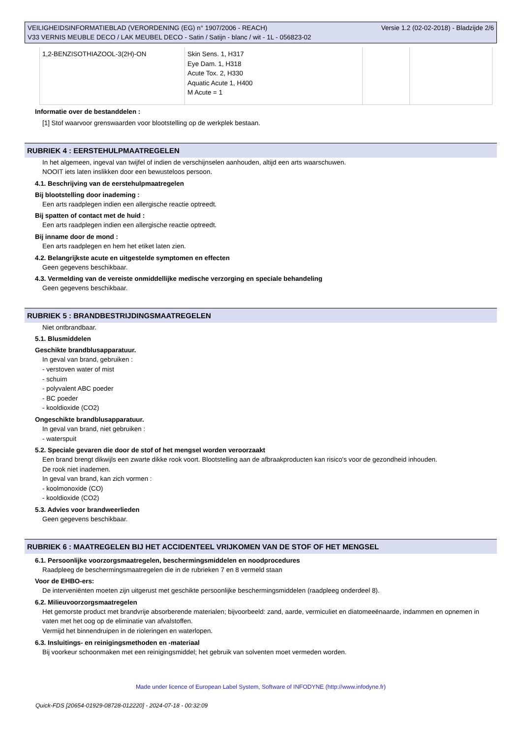VEILIGHEIDSINFORMATIEBLAD (VERORDENING (EG) n° 1907/2006 - REACH)
V33 VERNIS MEUBLE DECO / LAK MEUBEL DECO - Satin / Satijn - blanc / wit - 1L - 056823-02
Versie 1.2 (02-02-2018) - Bladzijde 2/6
| 1,2-BENZISOTHIAZOOL-3(2H)-ON | Skin Sens. 1, H317 Eye Dam. 1, H318 Acute Tox. 2, H330 Aquatic Acute 1, H400 M Acute = 1 | | |
Informatie over de bestanddelen :
[1] Stof waarvoor grenswaarden voor blootstelling op de werkplek bestaan.
RUBRIEK 4 : EERSTEHULPMAATREGELEN
In het algemeen, ingeval van twijfel of indien de verschijnselen aanhouden, altijd een arts waarschuwen.
NOOIT iets laten inslikken door een bewusteloos persoon.
4.1. Beschrijving van de eerstehulpmaatregelen
Bij blootstelling door inademing :
Een arts raadplegen indien een allergische reactie optreedt.
Bij spatten of contact met de huid :
Een arts raadplegen indien een allergische reactie optreedt.
Bij inname door de mond :
Een arts raadplegen en hem het etiket laten zien.
4.2. Belangrijkste acute en uitgestelde symptomen en effecten
Geen gegevens beschikbaar.
4.3. Vermelding van de vereiste onmiddellijke medische verzorging en speciale behandeling
Geen gegevens beschikbaar.
RUBRIEK 5 : BRANDBESTRIJDINGSMAATREGELEN
Niet ontbrandbaar.
5.1. Blusmiddelen
Geschikte brandblusapparatuur.
In geval van brand, gebruiken :
- verstoven water of mist
- schuim
- polyvalent ABC poeder
- BC poeder
- kooldioxide (CO2)
Ongeschikte brandblusapparatuur.
In geval van brand, niet gebruiken :
- waterspuit
5.2. Speciale gevaren die door de stof of het mengsel worden veroorzaakt
Een brand brengt dikwijls een zwarte dikke rook voort. Blootstelling aan de afbraakproducten kan risico's voor de gezondheid inhouden.
De rook niet inademen.
In geval van brand, kan zich vormen :
- koolmonoxide (CO)
- kooldioxide (CO2)
5.3. Advies voor brandweerlieden
Geen gegevens beschikbaar.
RUBRIEK 6 : MAATREGELEN BIJ HET ACCIDENTEEL VRIJKOMEN VAN DE STOF OF HET MENGSEL
6.1. Persoonlijke voorzorgsmaatregelen, beschermingsmiddelen en noodprocedures
Raadpleeg de beschermingsmaatregelen die in de rubrieken 7 en 8 vermeld staan
Voor de EHBO-ers:
De interveniënten moeten zijn uitgerust met geschikte persoonlijke beschermingsmiddelen (raadpleeg onderdeel 8).
6.2. Milieuvoorzorgsmaatregelen
Het gemorste product met brandvrije absorberende materialen; bijvoorbeeld: zand, aarde, vermiculiet en diatomeeënaarde, indammen en opnemen in vaten met het oog op de eliminatie van afvalstoffen.
Vermijd het binnendruipen in de rioleringen en waterlopen.
6.3. Insluitings- en reinigingsmethoden en -materiaal
Bij voorkeur schoonmaken met een reinigingsmiddel; het gebruik van solventen moet vermeden worden.
Made under licence of European Label System, Software of INFODYNE (http://www.infodyne.fr)
Quick-FDS [20654-01929-08728-012220] - 2024-07-18 - 00:32:09